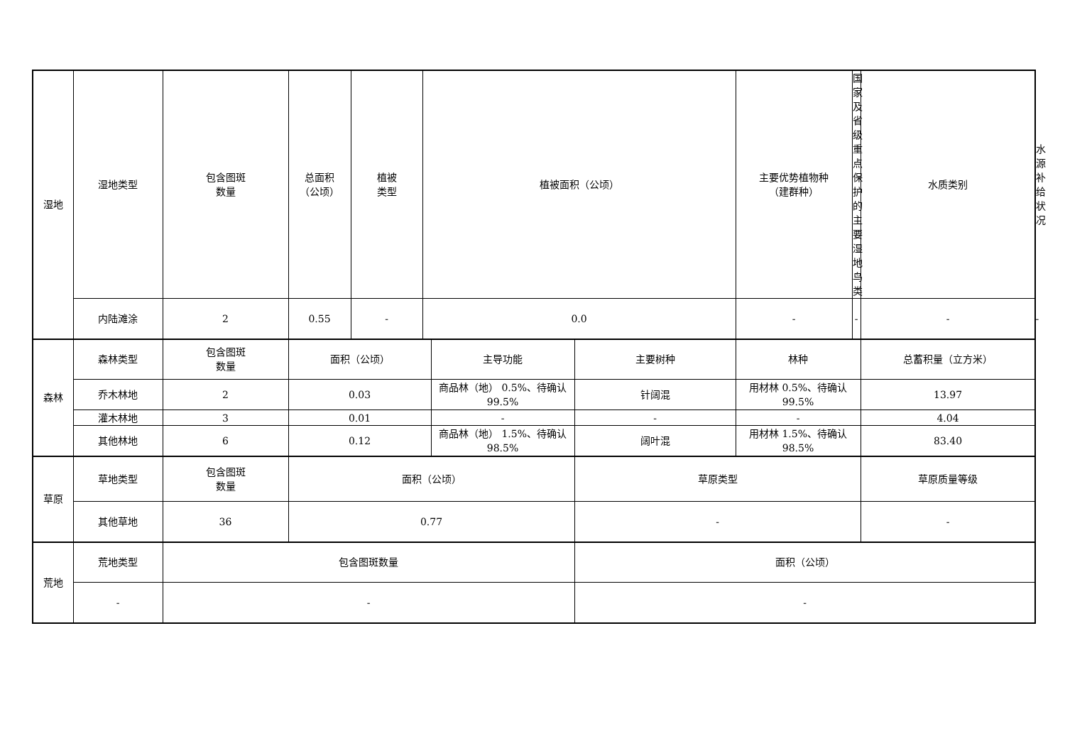| 湿地 | 湿地类型 | 包含图斑 数量 | 总面积 （公顷） | 植被 类型 | 植被面积（公顷） | | | 主要优势植物种 （建群种） | 国家及省级重点保护的 主要湿地鸟类 | 水质类别 | 水源补 给状况 |
| | 内陆滩涂 | 2 | 0.55 | - | 0.0 | | | - | - | - | - |
| 森林 | 森林类型 | 包含图斑 数量 | 面积（公顷） | | | 主导功能 | 主要树种 | 林种 | | 总蓄积量（立方米） | |
| | 乔木林地 | 2 | 0.03 | | | 商品林（地） 0.5%、待确认 99.5% | 针阔混 | 用材林 0.5%、待确认 99.5% | | 13.97 | |
| | 灌木林地 | 3 | 0.01 | | | - | - | - | | 4.04 | |
| | 其他林地 | 6 | 0.12 | | | 商品林（地） 1.5%、待确认 98.5% | 阔叶混 | 用材林 1.5%、待确认 98.5% | | 83.40 | |
| 草原 | 草地类型 | 包含图斑 数量 | 面积（公顷） | | | | 草原类型 | | | 草原质量等级 | |
| | 其他草地 | 36 | 0.77 | | | | - | | | - | |
| 荒地 | 荒地类型 | 包含图斑数量 | | | | | 面积（公顷） | | | | |
| | - | - | | | | | - | | | | |